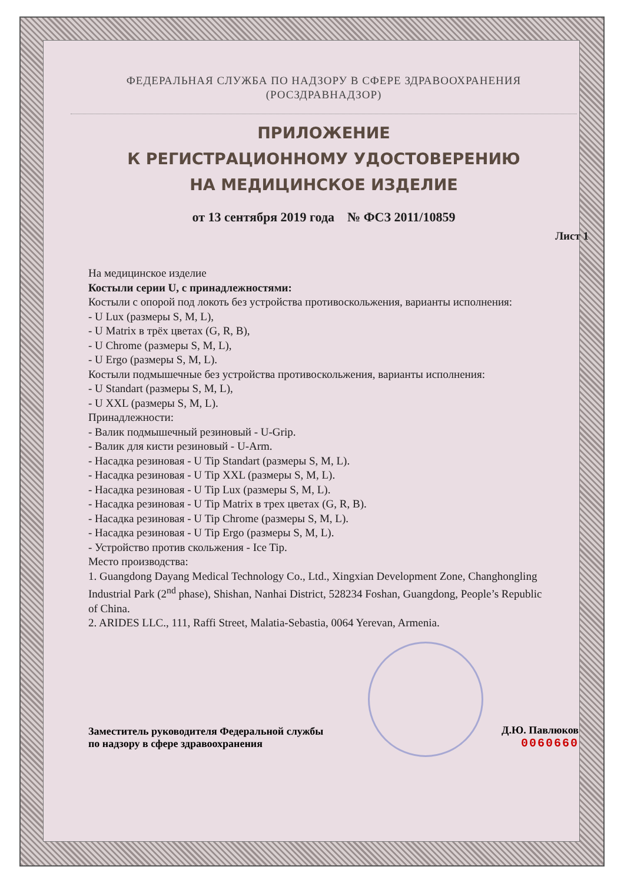ФЕДЕРАЛЬНАЯ СЛУЖБА ПО НАДЗОРУ В СФЕРЕ ЗДРАВООХРАНЕНИЯ
(РОСЗДРАВНАДЗОР)
ПРИЛОЖЕНИЕ
К РЕГИСТРАЦИОННОМУ УДОСТОВЕРЕНИЮ
НА МЕДИЦИНСКОЕ ИЗДЕЛИЕ
от 13 сентября 2019 года № ФСЗ 2011/10859
Лист 1
На медицинское изделие
Костыли серии U, с принадлежностями:
Костыли с опорой под локоть без устройства противоскольжения, варианты исполнения:
- U Lux (размеры S, M, L),
- U Matrix в трёх цветах (G, R, B),
- U Chrome (размеры S, M, L),
- U Ergo (размеры S, M, L).
Костыли подмышечные без устройства противоскольжения, варианты исполнения:
- U Standart (размеры S, M, L),
- U XXL (размеры S, M, L).
Принадлежности:
- Валик подмышечный резиновый - U-Grip.
- Валик для кисти резиновый - U-Arm.
- Насадка резиновая - U Tip Standart (размеры S, M, L).
- Насадка резиновая - U Tip XXL (размеры S, M, L).
- Насадка резиновая - U Tip Lux (размеры S, M, L).
- Насадка резиновая - U Tip Matrix в трех цветах (G, R, B).
- Насадка резиновая - U Tip Chrome (размеры S, M, L).
- Насадка резиновая - U Tip Ergo (размеры S, M, L).
- Устройство против скольжения - Ice Tip.
Место производства:
1. Guangdong Dayang Medical Technology Co., Ltd., Xingxian Development Zone, Changhongling Industrial Park (2<sup>nd</sup> phase), Shishan, Nanhai District, 528234 Foshan, Guangdong, People’s Republic of China.
2. ARIDES LLC., 111, Raffi Street, Malatia-Sebastia, 0064 Yerevan, Armenia.
Заместитель руководителя Федеральной службы
по надзору в сфере здравоохранения
Д.Ю. Павлюков
0060660